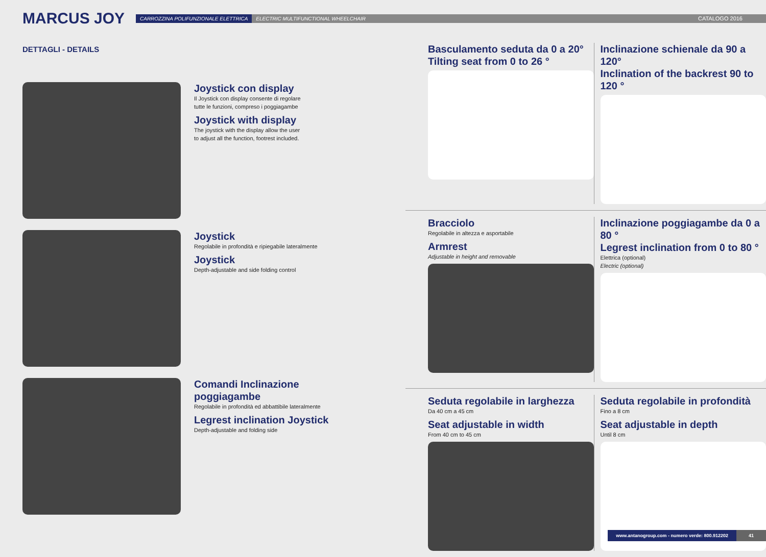MARCUS JOY
CARROZZINA POLIFUNZIONALE ELETTRICA ELECTRIC MULTIFUNCTIONAL WHEELCHAIR CATALOGO 2016
DETTAGLI - DETAILS
Joystick con display
Il Joystick con display consente di regolare
tutte le funzioni, compreso i poggiagambe
Joystick with display
The joystick with the display allow the user
to adjust all the function, footrest included.
Joystick
Regolabile in profondità e ripiegabile lateralmente
Joystick
Depth-adjustable and side folding control
Comandi Inclinazione
poggiagambe
Regolabile in profondità ed abbattibile lateralmente
Legrest inclination Joystick
Depth-adjustable and folding side
Basculamento seduta da 0 a 20°
Tilting seat from 0 to 26 °
Inclinazione schienale da 90 a 120°
Inclination of the backrest 90 to 120 °
Bracciolo
Regolabile in altezza e asportabile
Armrest
Adjustable in height and removable
Inclinazione poggiagambe da 0 a 80 °
Legrest inclination from 0 to 80 °
Elettrica (optional)
Electric (optional)
Seduta regolabile in larghezza
Da 40 cm a 45 cm
Seat adjustable in width
From 40 cm to 45 cm
Seduta regolabile in profondità
Fino a 8 cm
Seat adjustable in depth
Until 8 cm
www.antanogroup.com - numero verde: 800.912202 41